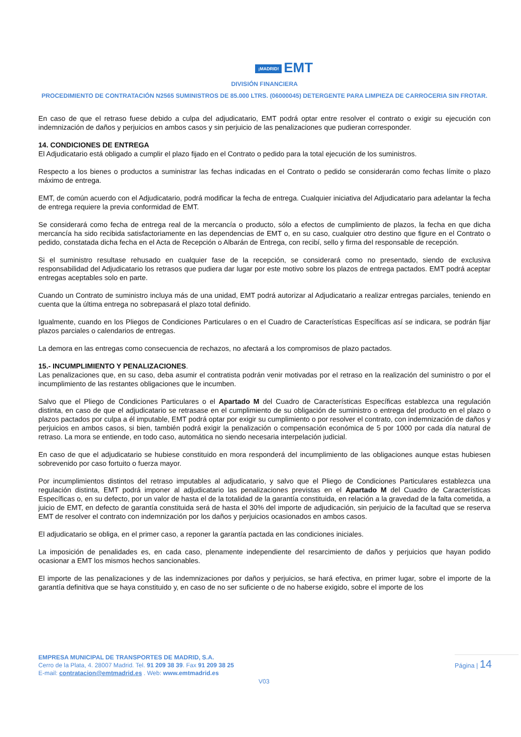¡MADRID! EMT
DIVISIÓN FINANCIERA
PROCEDIMIENTO DE CONTRATACIÓN N2565 SUMINISTROS DE 85.000 LTRS. (06000045) DETERGENTE PARA LIMPIEZA DE CARROCERIA SIN FROTAR.
En caso de que el retraso fuese debido a culpa del adjudicatario, EMT podrá optar entre resolver el contrato o exigir su ejecución con indemnización de daños y perjuicios en ambos casos y sin perjuicio de las penalizaciones que pudieran corresponder.
14. CONDICIONES DE ENTREGA
El Adjudicatario está obligado a cumplir el plazo fijado en el Contrato o pedido para la total ejecución de los suministros.
Respecto a los bienes o productos a suministrar las fechas indicadas en el Contrato o pedido se considerarán como fechas límite o plazo máximo de entrega.
EMT, de común acuerdo con el Adjudicatario, podrá modificar la fecha de entrega. Cualquier iniciativa del Adjudicatario para adelantar la fecha de entrega requiere la previa conformidad de EMT.
Se considerará como fecha de entrega real de la mercancía o producto, sólo a efectos de cumplimiento de plazos, la fecha en que dicha mercancía ha sido recibida satisfactoriamente en las dependencias de EMT o, en su caso, cualquier otro destino que figure en el Contrato o pedido, constatada dicha fecha en el Acta de Recepción o Albarán de Entrega, con recibí, sello y firma del responsable de recepción.
Si el suministro resultase rehusado en cualquier fase de la recepción, se considerará como no presentado, siendo de exclusiva responsabilidad del Adjudicatario los retrasos que pudiera dar lugar por este motivo sobre los plazos de entrega pactados. EMT podrá aceptar entregas aceptables solo en parte.
Cuando un Contrato de suministro incluya más de una unidad, EMT podrá autorizar al Adjudicatario a realizar entregas parciales, teniendo en cuenta que la última entrega no sobrepasará el plazo total definido.
Igualmente, cuando en los Pliegos de Condiciones Particulares o en el Cuadro de Características Específicas así se indicara, se podrán fijar plazos parciales o calendarios de entregas.
La demora en las entregas como consecuencia de rechazos, no afectará a los compromisos de plazo pactados.
15.- INCUMPLIMIENTO Y PENALIZACIONES.
Las penalizaciones que, en su caso, deba asumir el contratista podrán venir motivadas por el retraso en la realización del suministro o por el incumplimiento de las restantes obligaciones que le incumben.
Salvo que el Pliego de Condiciones Particulares o el Apartado M del Cuadro de Características Específicas establezca una regulación distinta, en caso de que el adjudicatario se retrasase en el cumplimiento de su obligación de suministro o entrega del producto en el plazo o plazos pactados por culpa a él imputable, EMT podrá optar por exigir su cumplimiento o por resolver el contrato, con indemnización de daños y perjuicios en ambos casos, si bien, también podrá exigir la penalización o compensación económica de 5 por 1000 por cada día natural de retraso. La mora se entiende, en todo caso, automática no siendo necesaria interpelación judicial.
En caso de que el adjudicatario se hubiese constituido en mora responderá del incumplimiento de las obligaciones aunque estas hubiesen sobrevenido por caso fortuito o fuerza mayor.
Por incumplimientos distintos del retraso imputables al adjudicatario, y salvo que el Pliego de Condiciones Particulares establezca una regulación distinta, EMT podrá imponer al adjudicatario las penalizaciones previstas en el Apartado M del Cuadro de Características Específicas o, en su defecto, por un valor de hasta el de la totalidad de la garantía constituida, en relación a la gravedad de la falta cometida, a juicio de EMT, en defecto de garantía constituida será de hasta el 30% del importe de adjudicación, sin perjuicio de la facultad que se reserva EMT de resolver el contrato con indemnización por los daños y perjuicios ocasionados en ambos casos.
El adjudicatario se obliga, en el primer caso, a reponer la garantía pactada en las condiciones iniciales.
La imposición de penalidades es, en cada caso, plenamente independiente del resarcimiento de daños y perjuicios que hayan podido ocasionar a EMT los mismos hechos sancionables.
El importe de las penalizaciones y de las indemnizaciones por daños y perjuicios, se hará efectiva, en primer lugar, sobre el importe de la garantía definitiva que se haya constituido y, en caso de no ser suficiente o de no haberse exigido, sobre el importe de los
EMPRESA MUNICIPAL DE TRANSPORTES DE MADRID, S.A.
Cerro de la Plata, 4. 28007 Madrid. Tel. 91 209 38 39. Fax 91 209 38 25
E-mail: contratacion@emtmadrid.es . Web: www.emtmadrid.es
Página | 14
V03